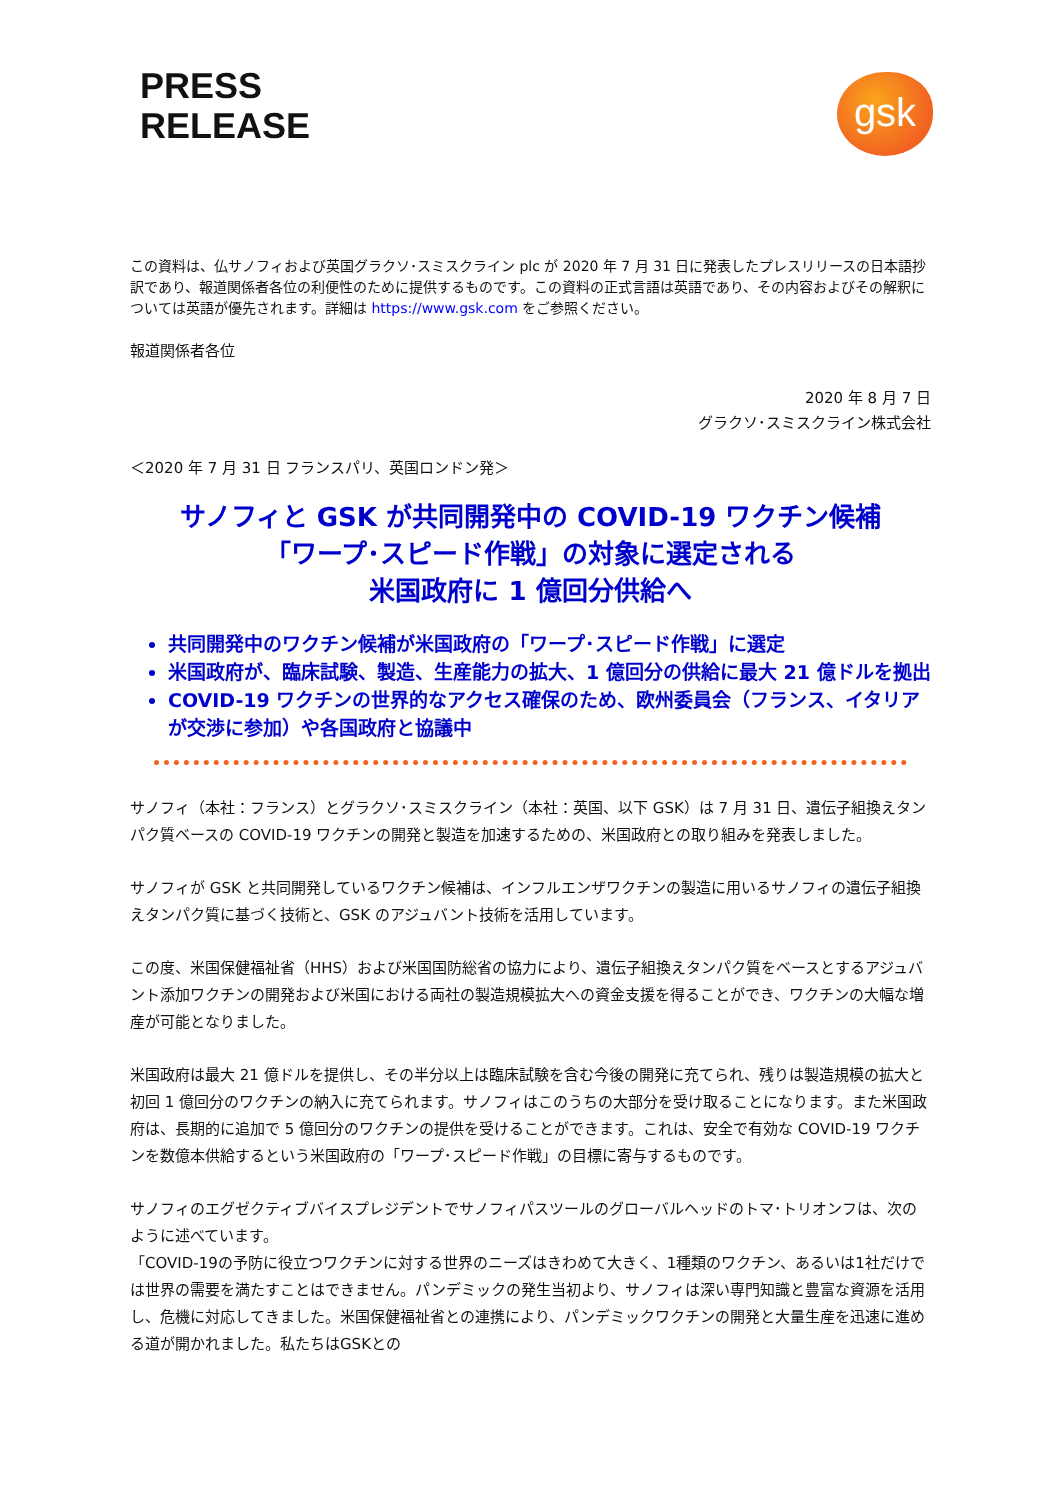PRESS
RELEASE
gsk
この資料は、仏サノフィおよび英国グラクソ･スミスクライン plc が 2020 年 7 月 31 日に発表したプレスリリースの日本語抄訳であり、報道関係者各位の利便性のために提供するものです。この資料の正式言語は英語であり、その内容およびその解釈については英語が優先されます。詳細は https://www.gsk.com をご参照ください。
報道関係者各位
2020 年 8 月 7 日
グラクソ･スミスクライン株式会社
＜2020 年 7 月 31 日 フランスパリ、英国ロンドン発＞
サノフィと GSK が共同開発中の COVID-19 ワクチン候補
「ワープ･スピード作戦」の対象に選定される
米国政府に 1 億回分供給へ
共同開発中のワクチン候補が米国政府の「ワープ･スピード作戦」に選定
米国政府が、臨床試験、製造、生産能力の拡大、1 億回分の供給に最大 21 億ドルを拠出
COVID-19 ワクチンの世界的なアクセス確保のため、欧州委員会（フランス、イタリアが交渉に参加）や各国政府と協議中
サノフィ（本社：フランス）とグラクソ･スミスクライン（本社：英国、以下 GSK）は 7 月 31 日、遺伝子組換えタンパク質ベースの COVID-19 ワクチンの開発と製造を加速するための、米国政府との取り組みを発表しました。
サノフィが GSK と共同開発しているワクチン候補は、インフルエンザワクチンの製造に用いるサノフィの遺伝子組換えタンパク質に基づく技術と、GSK のアジュバント技術を活用しています。
この度、米国保健福祉省（HHS）および米国国防総省の協力により、遺伝子組換えタンパク質をベースとするアジュバント添加ワクチンの開発および米国における両社の製造規模拡大への資金支援を得ることができ、ワクチンの大幅な増産が可能となりました。
米国政府は最大 21 億ドルを提供し、その半分以上は臨床試験を含む今後の開発に充てられ、残りは製造規模の拡大と初回 1 億回分のワクチンの納入に充てられます。サノフィはこのうちの大部分を受け取ることになります。また米国政府は、長期的に追加で 5 億回分のワクチンの提供を受けることができます。これは、安全で有効な COVID-19 ワクチンを数億本供給するという米国政府の「ワープ･スピード作戦」の目標に寄与するものです。
サノフィのエグゼクティブバイスプレジデントでサノフィパスツールのグローバルヘッドのトマ･トリオンフは、次のように述べています。
「COVID-19の予防に役立つワクチンに対する世界のニーズはきわめて大きく、1種類のワクチン、あるいは1社だけでは世界の需要を満たすことはできません。パンデミックの発生当初より、サノフィは深い専門知識と豊富な資源を活用し、危機に対応してきました。米国保健福祉省との連携により、パンデミックワクチンの開発と大量生産を迅速に進める道が開かれました。私たちはGSKとの